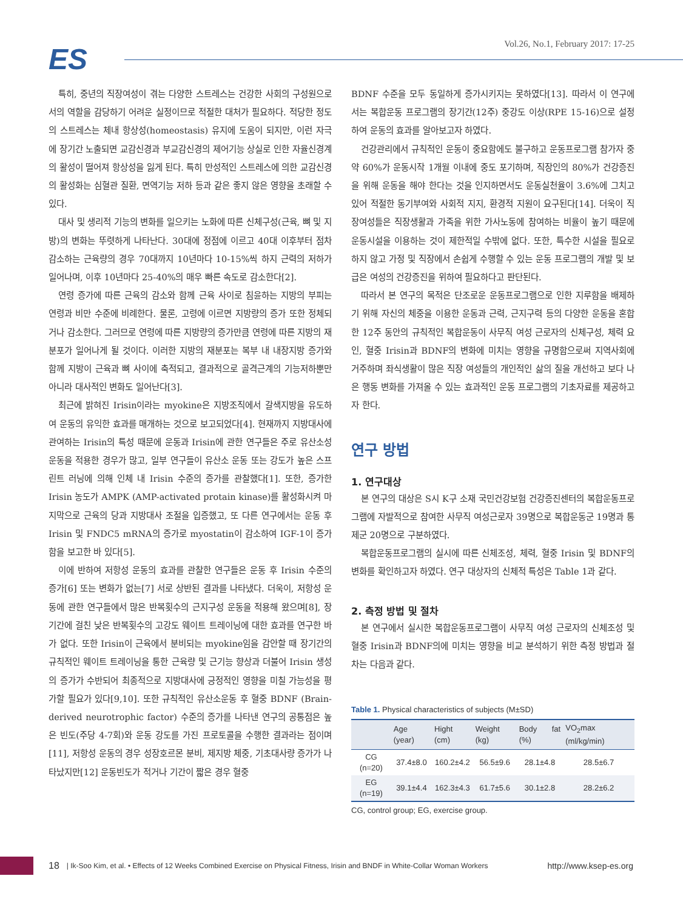ES
Vol.26, No.1, February 2017: 17-25
특히, 중년의 직장여성이 겪는 다양한 스트레스는 건강한 사회의 구성원으로서의 역할을 감당하기 어려운 실정이므로 적절한 대처가 필요하다. 적당한 정도의 스트레스는 체내 항상성(homeostasis) 유지에 도움이 되지만, 이런 자극에 장기간 노출되면 교감신경과 부교감신경의 제어기능 상실로 인한 자율신경계의 활성이 떨어져 항상성을 잃게 된다. 특히 만성적인 스트레스에 의한 교감신경의 활성화는 심혈관 질환, 면역기능 저하 등과 같은 좋지 않은 영향을 초래할 수 있다.
대사 및 생리적 기능의 변화를 일으키는 노화에 따른 신체구성(근육, 뼈 및 지방)의 변화는 뚜렷하게 나타난다. 30대에 정점에 이르고 40대 이후부터 점차 감소하는 근육량의 경우 70대까지 10년마다 10-15%씩 하지 근력의 저하가 일어나며, 이후 10년마다 25-40%의 매우 빠른 속도로 감소한다[2].
연령 증가에 따른 근육의 감소와 함께 근육 사이로 침윤하는 지방의 부피는 연령과 비만 수준에 비례한다. 물론, 고령에 이르면 지방량의 증가 또한 정체되거나 감소한다. 그러므로 연령에 따른 지방량의 증가만큼 연령에 따른 지방의 재분포가 일어나게 될 것이다. 이러한 지방의 재분포는 복부 내 내장지방 증가와 함께 지방이 근육과 뼈 사이에 축적되고, 결과적으로 골격근계의 기능저하뿐만 아니라 대사적인 변화도 일어난다[3].
최근에 밝혀진 Irisin이라는 myokine은 지방조직에서 갈색지방을 유도하여 운동의 유익한 효과를 매개하는 것으로 보고되었다[4]. 현재까지 지방대사에 관여하는 Irisin의 특성 때문에 운동과 Irisin에 관한 연구들은 주로 유산소성 운동을 적용한 경우가 많고, 일부 연구들이 유산소 운동 또는 강도가 높은 스프린트 러닝에 의해 인체 내 Irisin 수준의 증가를 관찰했다[1]. 또한, 증가한 Irisin 농도가 AMPK (AMP-activated protain kinase)를 활성화시켜 마지막으로 근육의 당과 지방대사 조절을 입증했고, 또 다른 연구에서는 운동 후 Irisin 및 FNDC5 mRNA의 증가로 myostatin이 감소하여 IGF-1이 증가함을 보고한 바 있다[5].
이에 반하여 저항성 운동의 효과를 관찰한 연구들은 운동 후 Irisin 수준의 증가[6] 또는 변화가 없는[7] 서로 상반된 결과를 나타냈다. 더욱이, 저항성 운동에 관한 연구들에서 많은 반복횟수의 근지구성 운동을 적용해 왔으며[8], 장기간에 걸친 낮은 반복횟수의 고강도 웨이트 트레이닝에 대한 효과를 연구한 바가 없다. 또한 Irisin이 근육에서 분비되는 myokine임을 감안할 때 장기간의 규칙적인 웨이트 트레이닝을 통한 근육량 및 근기능 향상과 더불어 Irisin 생성의 증가가 수반되어 최종적으로 지방대사에 긍정적인 영향을 미칠 가능성을 평가할 필요가 있다[9,10]. 또한 규칙적인 유산소운동 후 혈중 BDNF (Brain-derived neurotrophic factor) 수준의 증가를 나타낸 연구의 공통점은 높은 빈도(주당 4-7회)와 운동 강도를 가진 프로토콜을 수행한 결과라는 점이며[11], 저항성 운동의 경우 성장호르몬 분비, 제지방 체중, 기초대사량 증가가 나타났지만[12] 운동빈도가 적거나 기간이 짧은 경우 혈중
BDNF 수준을 모두 동일하게 증가시키지는 못하였다[13]. 따라서 이 연구에서는 복합운동 프로그램의 장기간(12주) 중강도 이상(RPE 15-16)으로 설정하여 운동의 효과를 알아보고자 하였다.
건강관리에서 규칙적인 운동이 중요함에도 불구하고 운동프로그램 참가자 중 약 60%가 운동시작 1개월 이내에 중도 포기하며, 직장인의 80%가 건강증진을 위해 운동을 해야 한다는 것을 인지하면서도 운동실천율이 3.6%에 그치고 있어 적절한 동기부여와 사회적 지지, 환경적 지원이 요구된다[14]. 더욱이 직장여성들은 직장생활과 가족을 위한 가사노동에 참여하는 비율이 높기 때문에 운동시설을 이용하는 것이 제한적일 수밖에 없다. 또한, 특수한 시설을 필요로 하지 않고 가정 및 직장에서 손쉽게 수행할 수 있는 운동 프로그램의 개발 및 보급은 여성의 건강증진을 위하여 필요하다고 판단된다.
따라서 본 연구의 목적은 단조로운 운동프로그램으로 인한 지루함을 배제하기 위해 자신의 체중을 이용한 운동과 근력, 근지구력 등의 다양한 운동을 혼합한 12주 동안의 규칙적인 복합운동이 사무직 여성 근로자의 신체구성, 체력 요인, 혈중 Irisin과 BDNF의 변화에 미치는 영향을 규명함으로써 지역사회에 거주하며 좌식생활이 많은 직장 여성들의 개인적인 삶의 질을 개선하고 보다 나은 행동 변화를 가져올 수 있는 효과적인 운동 프로그램의 기초자료를 제공하고자 한다.
연구 방법
1. 연구대상
본 연구의 대상은 S시 K구 소재 국민건강보험 건강증진센터의 복합운동프로그램에 자발적으로 참여한 사무직 여성근로자 39명으로 복합운동군 19명과 통제군 20명으로 구분하였다.
복합운동프로그램의 실시에 따른 신체조성, 체력, 혈중 Irisin 및 BDNF의 변화를 확인하고자 하였다. 연구 대상자의 신체적 특성은 Table 1과 같다.
2. 측정 방법 및 절차
본 연구에서 실시한 복합운동프로그램이 사무직 여성 근로자의 신체조성 및 혈중 Irisin과 BDNF의에 미치는 영향을 비교 분석하기 위한 측정 방법과 절차는 다음과 같다.
Table 1. Physical characteristics of subjects (M±SD)
| | Age (year) | Hight (cm) | Weight (kg) | Body fat (%) | VO<sub>2</sub>max (ml/kg/min) |
| --- | --- | --- | --- | --- | --- |
| CG (n=20) | 37.4±8.0 | 160.2±4.2 | 56.5±9.6 | 28.1±4.8 | 28.5±6.7 |
| EG (n=19) | 39.1±4.4 | 162.3±4.3 | 61.7±5.6 | 30.1±2.8 | 28.2±6.2 |
CG, control group; EG, exercise group.
18 | Ik-Soo Kim, et al. • Effects of 12 Weeks Combined Exercise on Physical Fitness, Irisin and BNDF in White-Collar Woman Workers http://www.ksep-es.org